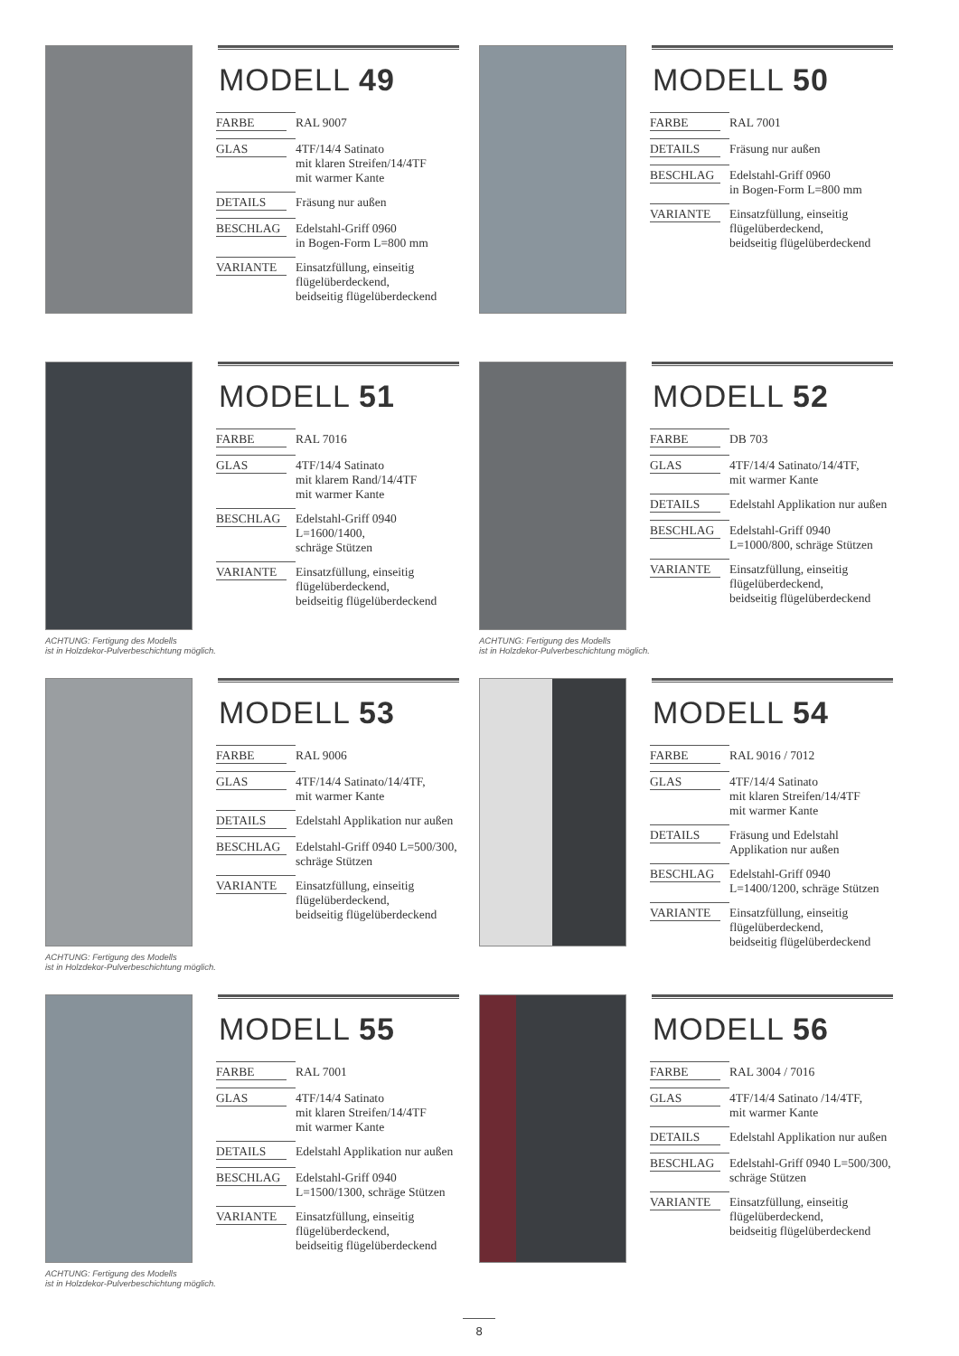MODELL 49
| FARBE | RAL 9007 |
| GLAS | 4TF/14/4 Satinato mit klaren Streifen/14/4TF mit warmer Kante |
| DETAILS | Fräsung nur außen |
| BESCHLAG | Edelstahl-Griff 0960 in Bogen-Form L=800 mm |
| VARIANTE | Einsatzfüllung, einseitig flügelüberdeckend, beidseitig flügelüberdeckend |
MODELL 50
| FARBE | RAL 7001 |
| DETAILS | Fräsung nur außen |
| BESCHLAG | Edelstahl-Griff 0960 in Bogen-Form L=800 mm |
| VARIANTE | Einsatzfüllung, einseitig flügelüberdeckend, beidseitig flügelüberdeckend |
MODELL 51
| FARBE | RAL 7016 |
| GLAS | 4TF/14/4 Satinato mit klarem Rand/14/4TF mit warmer Kante |
| BESCHLAG | Edelstahl-Griff 0940 L=1600/1400, schräge Stützen |
| VARIANTE | Einsatzfüllung, einseitig flügelüberdeckend, beidseitig flügelüberdeckend |
ACHTUNG: Fertigung des Modells
ist in Holzdekor-Pulverbeschichtung möglich.
MODELL 52
| FARBE | DB 703 |
| GLAS | 4TF/14/4 Satinato/14/4TF, mit warmer Kante |
| DETAILS | Edelstahl Applikation nur außen |
| BESCHLAG | Edelstahl-Griff 0940 L=1000/800, schräge Stützen |
| VARIANTE | Einsatzfüllung, einseitig flügelüberdeckend, beidseitig flügelüberdeckend |
ACHTUNG: Fertigung des Modells
ist in Holzdekor-Pulverbeschichtung möglich.
MODELL 53
| FARBE | RAL 9006 |
| GLAS | 4TF/14/4 Satinato/14/4TF, mit warmer Kante |
| DETAILS | Edelstahl Applikation nur außen |
| BESCHLAG | Edelstahl-Griff 0940 L=500/300, schräge Stützen |
| VARIANTE | Einsatzfüllung, einseitig flügelüberdeckend, beidseitig flügelüberdeckend |
ACHTUNG: Fertigung des Modells
ist in Holzdekor-Pulverbeschichtung möglich.
MODELL 54
| FARBE | RAL 9016 / 7012 |
| GLAS | 4TF/14/4 Satinato mit klaren Streifen/14/4TF mit warmer Kante |
| DETAILS | Fräsung und Edelstahl Applikation nur außen |
| BESCHLAG | Edelstahl-Griff 0940 L=1400/1200, schräge Stützen |
| VARIANTE | Einsatzfüllung, einseitig flügelüberdeckend, beidseitig flügelüberdeckend |
MODELL 55
| FARBE | RAL 7001 |
| GLAS | 4TF/14/4 Satinato mit klaren Streifen/14/4TF mit warmer Kante |
| DETAILS | Edelstahl Applikation nur außen |
| BESCHLAG | Edelstahl-Griff 0940 L=1500/1300, schräge Stützen |
| VARIANTE | Einsatzfüllung, einseitig flügelüberdeckend, beidseitig flügelüberdeckend |
ACHTUNG: Fertigung des Modells
ist in Holzdekor-Pulverbeschichtung möglich.
MODELL 56
| FARBE | RAL 3004 / 7016 |
| GLAS | 4TF/14/4 Satinato /14/4TF, mit warmer Kante |
| DETAILS | Edelstahl Applikation nur außen |
| BESCHLAG | Edelstahl-Griff 0940 L=500/300, schräge Stützen |
| VARIANTE | Einsatzfüllung, einseitig flügelüberdeckend, beidseitig flügelüberdeckend |
8